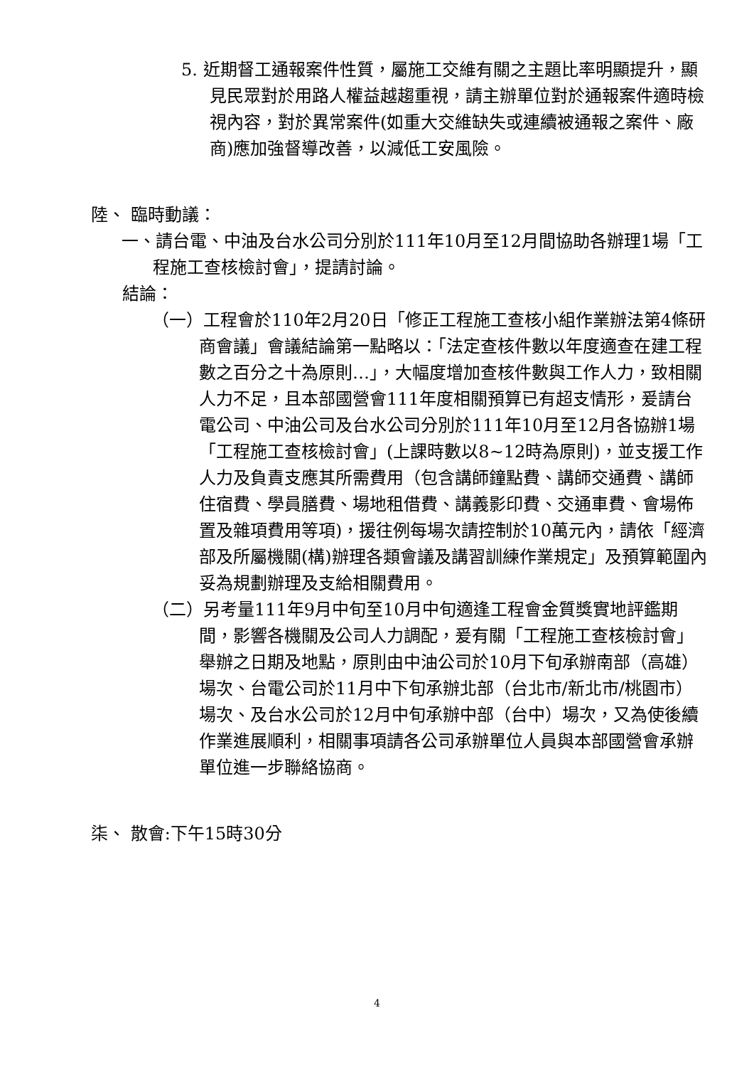5. 近期督工通報案件性質，屬施工交維有關之主題比率明顯提升，顯見民眾對於用路人權益越趨重視，請主辦單位對於通報案件適時檢視內容，對於異常案件(如重大交維缺失或連續被通報之案件、廠商)應加強督導改善，以減低工安風險。
陸、 臨時動議：
一、請台電、中油及台水公司分別於111年10月至12月間協助各辦理1場「工程施工查核檢討會」，提請討論。
結論：
（一）工程會於110年2月20日「修正工程施工查核小組作業辦法第4條研商會議」會議結論第一點略以：「法定查核件數以年度適查在建工程數之百分之十為原則…」，大幅度增加查核件數與工作人力，致相關人力不足，且本部國營會111年度相關預算已有超支情形，爰請台電公司、中油公司及台水公司分別於111年10月至12月各協辦1場「工程施工查核檢討會」(上課時數以8~12時為原則)，並支援工作人力及負責支應其所需費用（包含講師鐘點費、講師交通費、講師住宿費、學員膳費、場地租借費、講義影印費、交通車費、會場佈置及雜項費用等項)，援往例每場次請控制於10萬元內，請依「經濟部及所屬機關(構)辦理各類會議及講習訓練作業規定」及預算範圍內妥為規劃辦理及支給相關費用。
（二）另考量111年9月中旬至10月中旬適逢工程會金質獎實地評鑑期間，影響各機關及公司人力調配，爰有關「工程施工查核檢討會」舉辦之日期及地點，原則由中油公司於10月下旬承辦南部（高雄）場次、台電公司於11月中下旬承辦北部（台北市/新北市/桃園市）場次、及台水公司於12月中旬承辦中部（台中）場次，又為使後續作業進展順利，相關事項請各公司承辦單位人員與本部國營會承辦單位進一步聯絡協商。
柒、 散會:下午15時30分
4